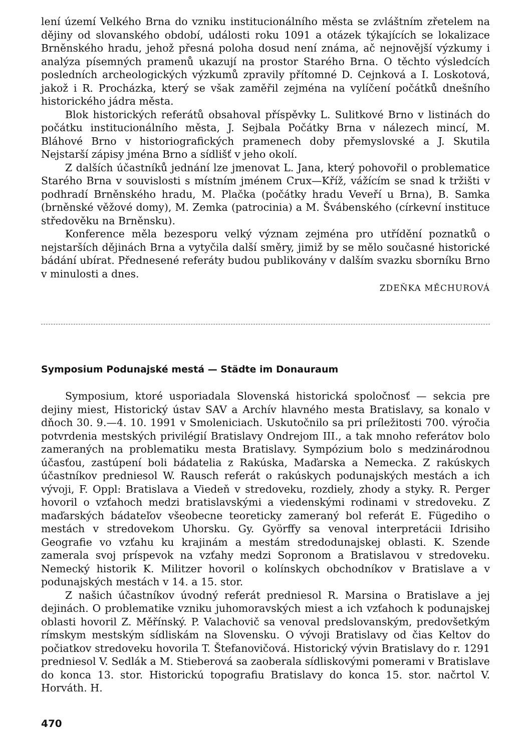lení území Velkého Brna do vzniku institucionálního města se zvláštním zřetelem na dějiny od slovanského období, události roku 1091 a otázek týkajících se lokalizace Brněnského hradu, jehož přesná poloha dosud není známa, ač nejnovější výzkumy i analýza písemných pramenů ukazují na prostor Starého Brna. O těchto výsledcích posledních archeologických výzkumů zpravily přítomné D. Cejnková a I. Loskotová, jakož i R. Procházka, který se však zaměřil zejména na vylíčení počátků dnešního historického jádra města.
Blok historických referátů obsahoval příspěvky L. Sulitkové Brno v listinách do počátku institucionálního města, J. Sejbala Počátky Brna v nálezech mincí, M. Bláhové Brno v historiografických pramenech doby přemyslovské a J. Skutila Nejstarší zápisy jména Brno a sídlišť v jeho okolí.
Z dalších účastníků jednání lze jmenovat L. Jana, který pohovořil o problematice Starého Brna v souvislosti s místním jménem Crux—Kříž, vážícím se snad k tržišti v podhradí Brněnského hradu, M. Plačka (počátky hradu Veveří u Brna), B. Samka (brněnské věžové domy), M. Zemka (patrocinia) a M. Švábenského (církevní instituce středověku na Brněnsku).
Konference měla bezesporu velký význam zejména pro utřídění poznatků o nejstarších dějinách Brna a vytyčila další směry, jimiž by se mělo současné historické bádání ubírat. Přednesené referáty budou publikovány v dalším svazku sborníku Brno v minulosti a dnes.
ZDEŇKA MĚCHUROVÁ
Symposium Podunajské mestá — Städte im Donauraum
Symposium, ktoré usporiadala Slovenská historická spoločnosť — sekcia pre dejiny miest, Historický ústav SAV a Archív hlavného mesta Bratislavy, sa konalo v dňoch 30. 9.—4. 10. 1991 v Smoleniciach. Uskutočnilo sa pri príležitosti 700. výročia potvrdenia mestských privilégií Bratislavy Ondrejom III., a tak mnoho referátov bolo zameraných na problematiku mesta Bratislavy. Sympózium bolo s medzinárodnou účasťou, zastúpení boli bádatelia z Rakúska, Maďarska a Nemecka. Z rakúskych účastníkov predniesol W. Rausch referát o rakúskych podunajských mestách a ich vývoji, F. Oppl: Bratislava a Viedeň v stredoveku, rozdiely, zhody a styky. R. Perger hovoril o vzťahoch medzi bratislavskými a viedenskými rodinami v stredoveku. Z maďarských bádateľov všeobecne teoreticky zameraný bol referát E. Fügediho o mestách v stredovekom Uhorsku. Gy. Györffy sa venoval interpretácii Idrisiho Geografie vo vzťahu ku krajinám a mestám stredodunajskej oblasti. K. Szende zamerala svoj príspevok na vzťahy medzi Sopronom a Bratislavou v stredoveku. Nemecký historik K. Militzer hovoril o kolínskych obchodníkov v Bratislave a v podunajských mestách v 14. a 15. stor.
Z našich účastníkov úvodný referát predniesol R. Marsina o Bratislave a jej dejinách. O problematike vzniku juhomoravských miest a ich vzťahoch k podunajskej oblasti hovoril Z. Měřínský. P. Valachovič sa venoval predslovanským, predovšetkým rímskym mestským sídliskám na Slovensku. O vývoji Bratislavy od čias Keltov do počiatkov stredoveku hovorila T. Štefanovičová. Historický vývin Bratislavy do r. 1291 predniesol V. Sedlák a M. Stieberová sa zaoberala sídliskovými pomerami v Bratislave do konca 13. stor. Historickú topografiu Bratislavy do konca 15. stor. načrtol V. Horváth. H.
470